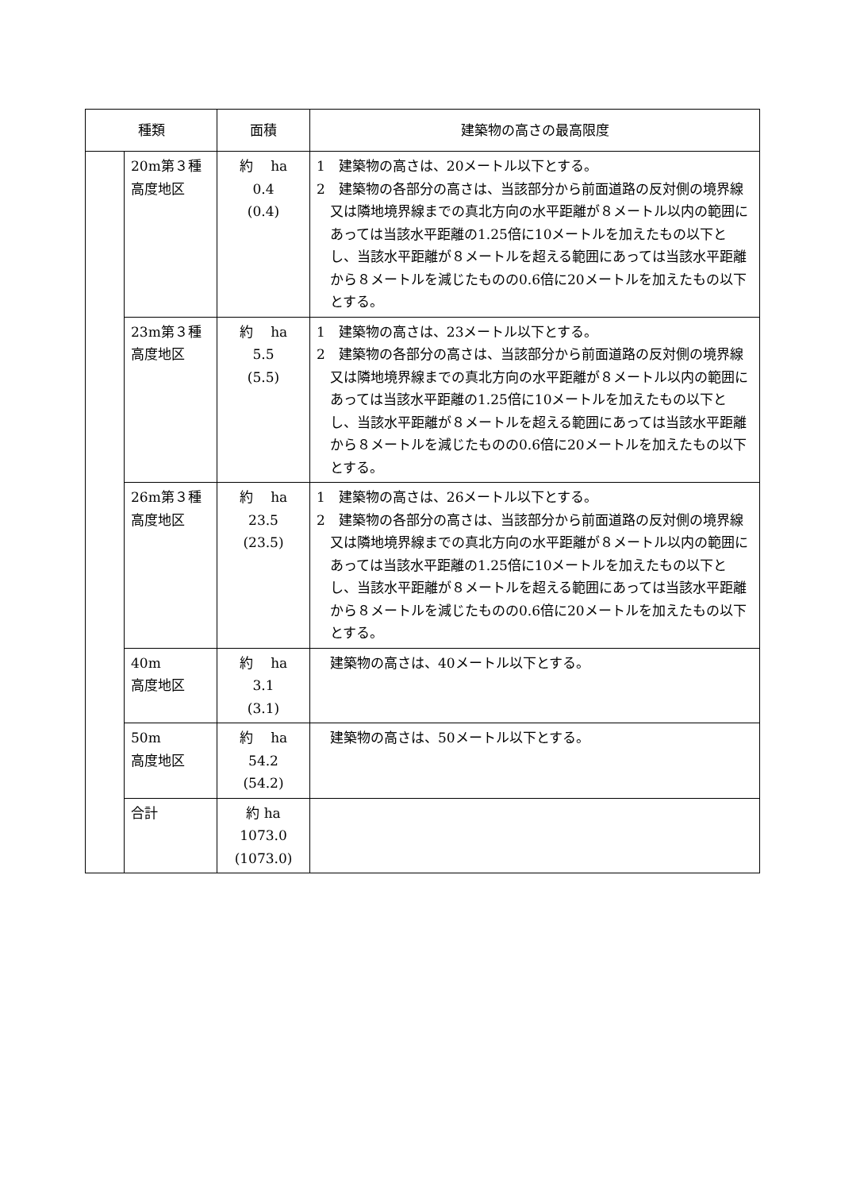| 種類 | | 面積 | 建築物の高さの最高限度 |
| --- | --- | --- | --- |
| | 20m第３種 高度地区 | 約 ha 0.4 (0.4) | 1 建築物の高さは、20メートル以下とする。 2 建築物の各部分の高さは、当該部分から前面道路の反対側の境界線又は隣地境界線までの真北方向の水平距離が８メートル以内の範囲にあっては当該水平距離の1.25倍に10メートルを加えたもの以下とし、当該水平距離が８メートルを超える範囲にあっては当該水平距離から８メートルを減じたものの0.6倍に20メートルを加えたもの以下とする。 |
| | 23m第３種 高度地区 | 約 ha 5.5 (5.5) | 1 建築物の高さは、23メートル以下とする。 2 建築物の各部分の高さは、当該部分から前面道路の反対側の境界線又は隣地境界線までの真北方向の水平距離が８メートル以内の範囲にあっては当該水平距離の1.25倍に10メートルを加えたもの以下とし、当該水平距離が８メートルを超える範囲にあっては当該水平距離から８メートルを減じたものの0.6倍に20メートルを加えたもの以下とする。 |
| | 26m第３種 高度地区 | 約 ha 23.5 (23.5) | 1 建築物の高さは、26メートル以下とする。 2 建築物の各部分の高さは、当該部分から前面道路の反対側の境界線又は隣地境界線までの真北方向の水平距離が８メートル以内の範囲にあっては当該水平距離の1.25倍に10メートルを加えたもの以下とし、当該水平距離が８メートルを超える範囲にあっては当該水平距離から８メートルを減じたものの0.6倍に20メートルを加えたもの以下とする。 |
| | 40m 高度地区 | 約 ha 3.1 (3.1) | 建築物の高さは、40メートル以下とする。 |
| | 50m 高度地区 | 約 ha 54.2 (54.2) | 建築物の高さは、50メートル以下とする。 |
| | 合計 | 約 ha 1073.0 (1073.0) | |